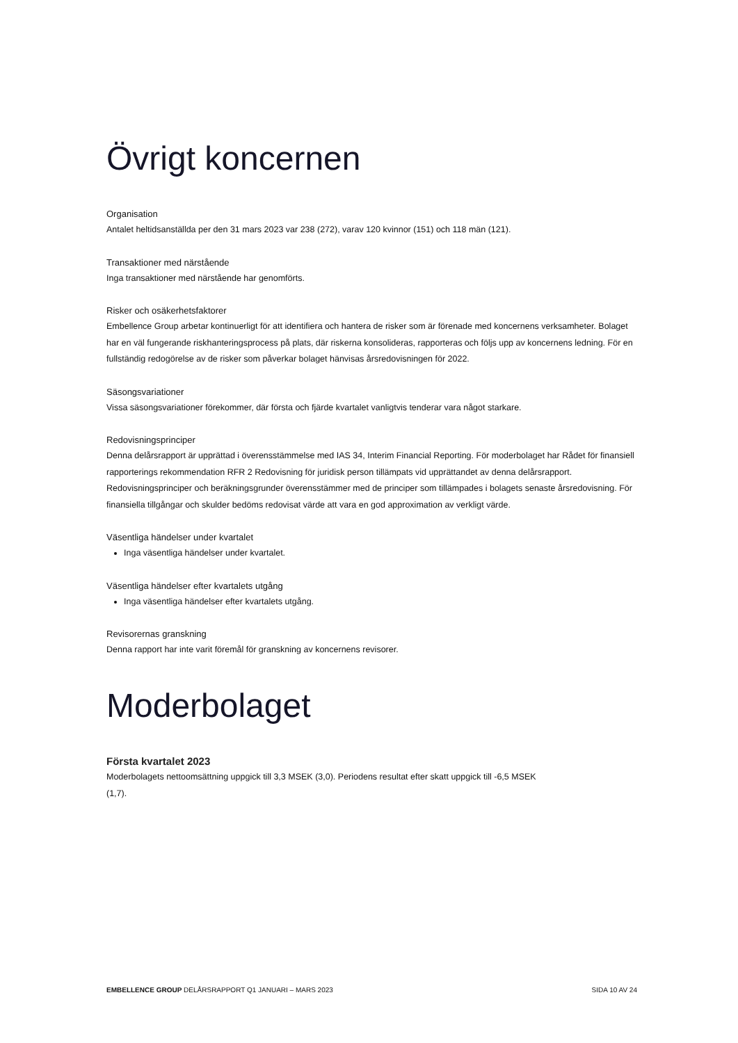Övrigt koncernen
Organisation
Antalet heltidsanställda per den 31 mars 2023 var 238 (272), varav 120 kvinnor (151) och 118 män (121).
Transaktioner med närstående
Inga transaktioner med närstående har genomförts.
Risker och osäkerhetsfaktorer
Embellence Group arbetar kontinuerligt för att identifiera och hantera de risker som är förenade med koncernens verksamheter. Bolaget har en väl fungerande riskhanteringsprocess på plats, där riskerna konsolideras, rapporteras och följs upp av koncernens ledning. För en fullständig redogörelse av de risker som påverkar bolaget hänvisas årsredovisningen för 2022.
Säsongsvariationer
Vissa säsongsvariationer förekommer, där första och fjärde kvartalet vanligtvis tenderar vara något starkare.
Redovisningsprinciper
Denna delårsrapport är upprättad i överensstämmelse med IAS 34, Interim Financial Reporting. För moderbolaget har Rådet för finansiell rapporterings rekommendation RFR 2 Redovisning för juridisk person tillämpats vid upprättandet av denna delårsrapport. Redovisningsprinciper och beräkningsgrunder överensstämmer med de principer som tillämpades i bolagets senaste årsredovisning. För finansiella tillgångar och skulder bedöms redovisat värde att vara en god approximation av verkligt värde.
Väsentliga händelser under kvartalet
Inga väsentliga händelser under kvartalet.
Väsentliga händelser efter kvartalets utgång
Inga väsentliga händelser efter kvartalets utgång.
Revisorernas granskning
Denna rapport har inte varit föremål för granskning av koncernens revisorer.
Moderbolaget
Första kvartalet 2023
Moderbolagets nettoomsättning uppgick till 3,3 MSEK (3,0). Periodens resultat efter skatt uppgick till -6,5 MSEK
(1,7).
EMBELLENCE GROUP DELÅRSRAPPORT Q1 JANUARI – MARS 2023 SIDA 10 AV 24